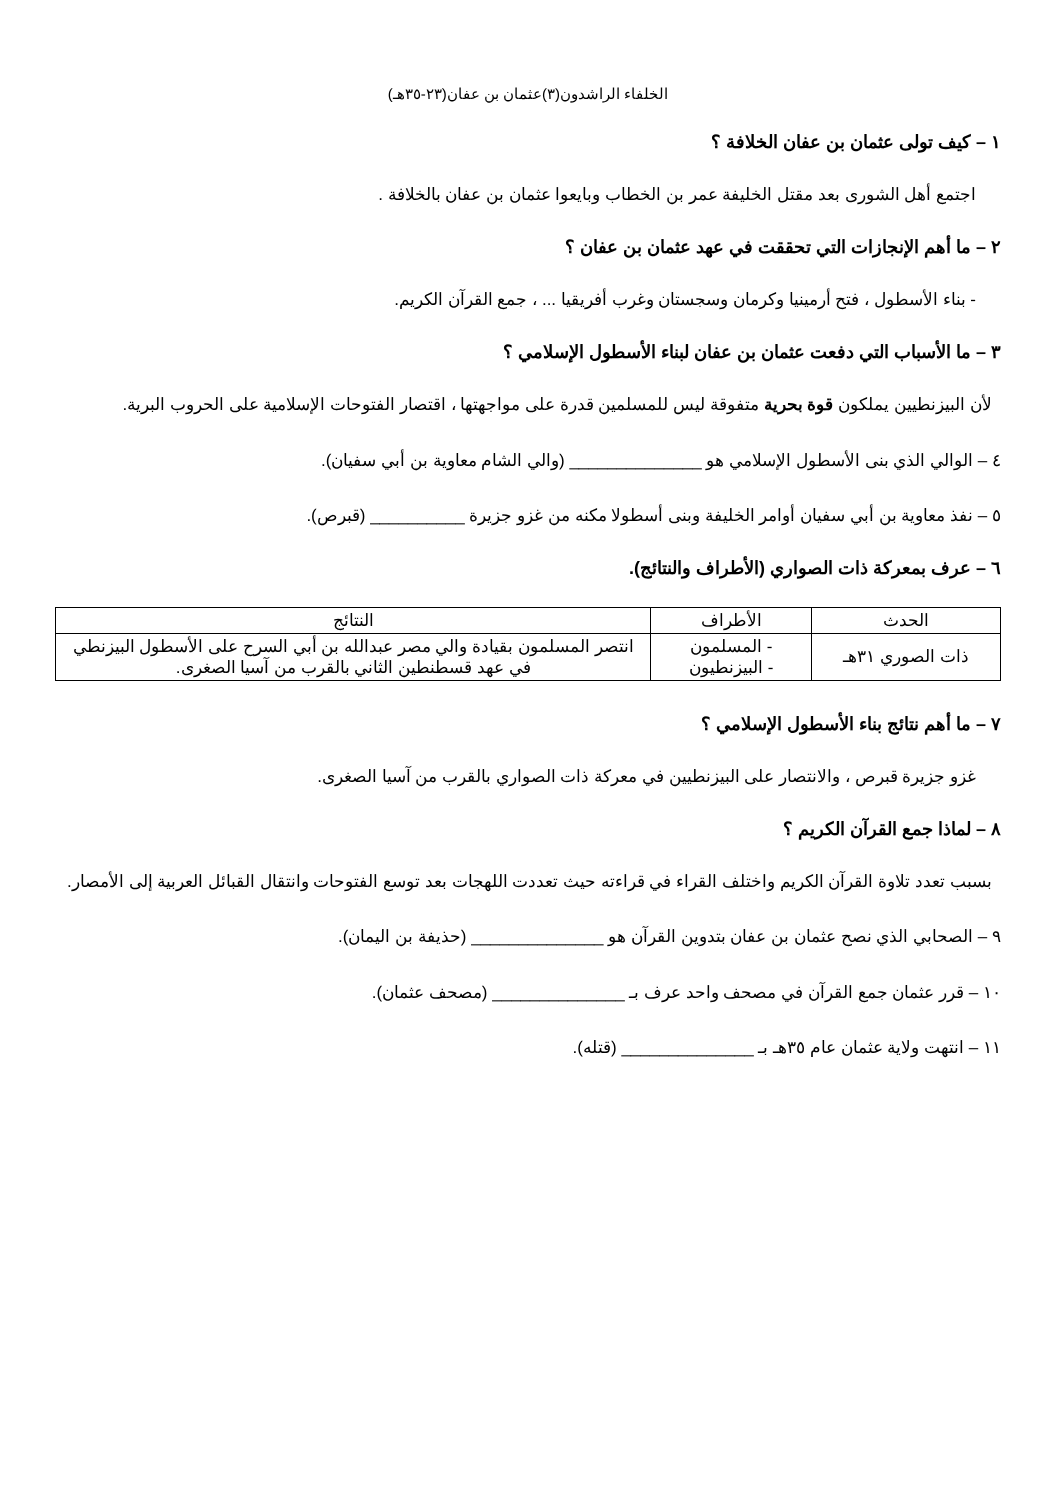الخلفاء الراشدون(٣)عثمان بن عفان(٢٣-٣٥هـ)
١ – كيف تولى عثمان بن عفان الخلافة ؟
اجتمع أهل الشورى بعد مقتل الخليفة عمر بن الخطاب وبايعوا عثمان بن عفان بالخلافة .
٢ – ما أهم الإنجازات التي تحققت في عهد عثمان بن عفان ؟
- بناء الأسطول ، فتح أرمينيا وكرمان وسجستان وغرب أفريقيا ... ، جمع القرآن الكريم.
٣ – ما الأسباب التي دفعت عثمان بن عفان لبناء الأسطول الإسلامي ؟
لأن البيزنطيين يملكون قوة بحرية متفوقة ليس للمسلمين قدرة على مواجهتها ، اقتصار الفتوحات الإسلامية على الحروب البرية.
٤ – الوالي الذي بنى الأسطول الإسلامي هو ______________ (والي الشام معاوية بن أبي سفيان).
٥ – نفذ معاوية بن أبي سفيان أوامر الخليفة وبنى أسطولا مكنه من غزو جزيرة __________ (قبرص).
٦ – عرف بمعركة ذات الصواري (الأطراف والنتائج).
| الحدث | الأطراف | النتائج |
| --- | --- | --- |
| ذات الصوري ٣١هـ | - المسلمون - البيزنطيون | انتصر المسلمون بقيادة والي مصر عبدالله بن أبي السرح على الأسطول البيزنطي في عهد قسطنطين الثاني بالقرب من آسيا الصغرى. |
٧ – ما أهم نتائج بناء الأسطول الإسلامي ؟
غزو جزيرة قبرص ، والانتصار على البيزنطيين في معركة ذات الصواري بالقرب من آسيا الصغرى.
٨ – لماذا جمع القرآن الكريم ؟
بسبب تعدد تلاوة القرآن الكريم واختلف القراء في قراءته حيث تعددت اللهجات بعد توسع الفتوحات وانتقال القبائل العربية إلى الأمصار.
٩ – الصحابي الذي نصح عثمان بن عفان بتدوين القرآن هو ______________ (حذيفة بن اليمان).
١٠ – قرر عثمان جمع القرآن في مصحف واحد عرف بـ ______________ (مصحف عثمان).
١١ – انتهت ولاية عثمان عام ٣٥هـ بـ ______________ (قتله).